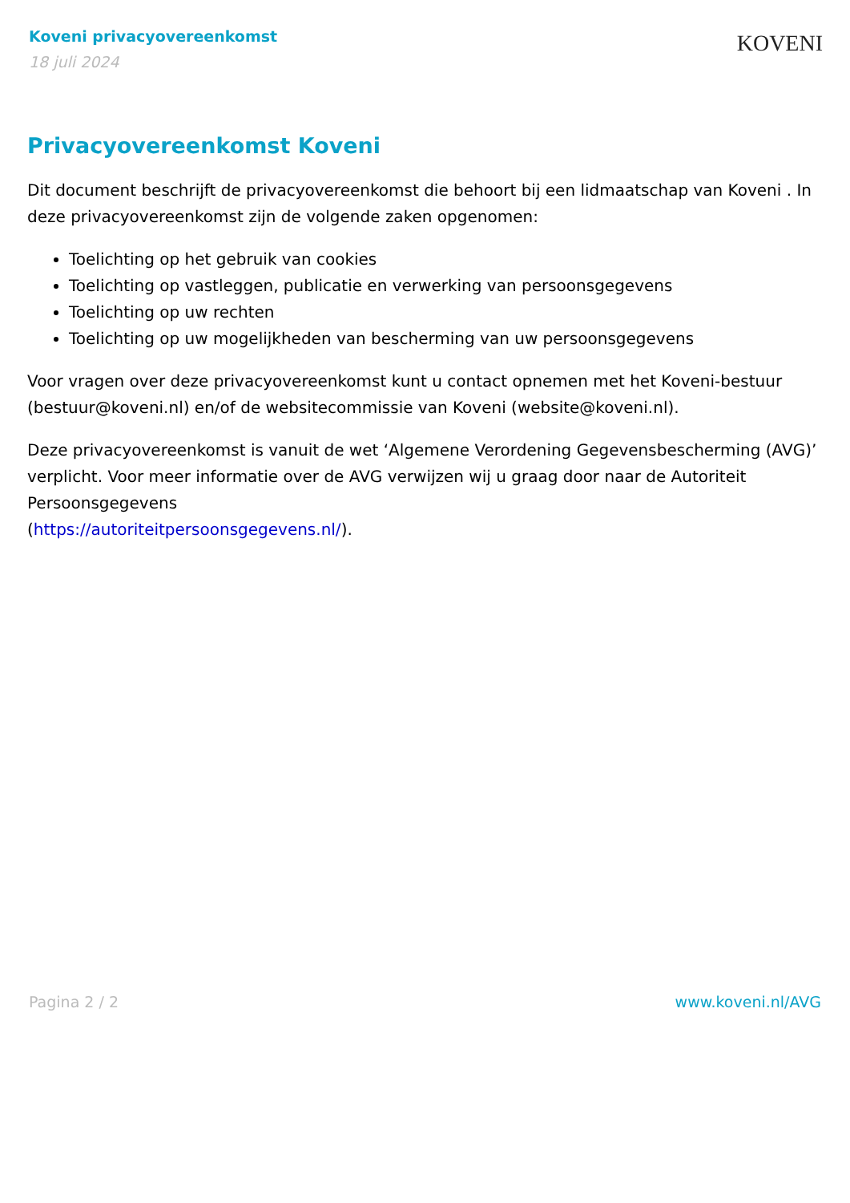Koveni privacyovereenkomst
18 juli 2024
KOVENI
Privacyovereenkomst Koveni
Dit document beschrijft de privacyovereenkomst die behoort bij een lidmaatschap van Koveni . In deze privacyovereenkomst zijn de volgende zaken opgenomen:
Toelichting op het gebruik van cookies
Toelichting op vastleggen, publicatie en verwerking van persoonsgegevens
Toelichting op uw rechten
Toelichting op uw mogelijkheden van bescherming van uw persoonsgegevens
Voor vragen over deze privacyovereenkomst kunt u contact opnemen met het Koveni-bestuur (bestuur@koveni.nl) en/of de websitecommissie van Koveni (website@koveni.nl).
Deze privacyovereenkomst is vanuit de wet ‘Algemene Verordening Gegevensbescherming (AVG)’ verplicht. Voor meer informatie over de AVG verwijzen wij u graag door naar de Autoriteit Persoonsgegevens
(https://autoriteitpersoonsgegevens.nl/).
Pagina 2 / 2 www.koveni.nl/AVG